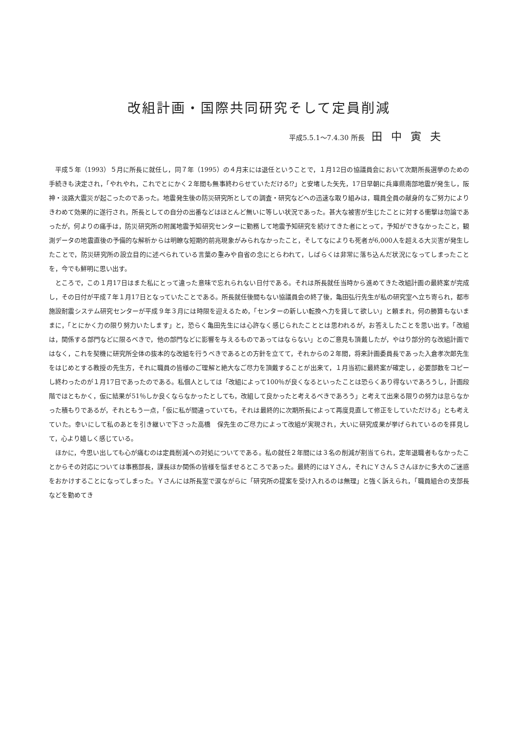改組計画・国際共同研究そして定員削減
平成5.5.1〜7.4.30 所長 田中寅夫
平成５年（1993）５月に所長に就任し，同７年（1995）の４月末には退任ということで，１月12日の協議員会において次期所長選挙のための手続きも決定され，「やれやれ，これでとにかく２年間も無事終わらせていただける⁉」と安堵した矢先，17日早朝に兵庫県南部地震が発生し，阪神・淡路大震災が起こったのであった。地震発生後の防災研究所としての調査・研究などへの迅速な取り組みは，職員全員の献身的なご努力によりきわめて効果的に遂行され，所長としての自分の出番などはほとんど無いに等しい状況であった。甚大な被害が生じたことに対する衝撃は勿論であったが，何よりの痛手は，防災研究所の附属地震予知研究センターに勤務して地震予知研究を続けてきた者にとって，予知ができなかったこと，観測データの地震直後の予備的な解析からは明瞭な短期的前兆現象がみられなかったこと，そしてなによりも死者が6,000人を超える大災害が発生したことで，防災研究所の設立目的に述べられている言葉の重みや自省の念にとらわれて，しばらくは非常に落ち込んだ状況になってしまったことを，今でも鮮明に思い出す。
ところで，この１月17日はまた私にとって違った意味で忘れられない日付である。それは所長就任当時から進めてきた改組計画の最終案が完成し，その日付が平成７年１月17日となっていたことである。所長就任後間もない協議員会の終了後，亀田弘行先生が私の研究室へ立ち寄られ，都市施設耐震システム研究センターが平成９年３月には時限を迎えるため，「センターの新しい転換へ力を貸して欲しい」と頼まれ，何の勝算もないままに，「とにかく力の限り努力いたします」と，恐らく亀田先生には心許なく感じられたこととは思われるが，お答えしたことを思い出す。「改組は，関係する部門などに限るべきで，他の部門などに影響を与えるものであってはならない」とのご意見も頂戴したが，やはり部分的な改組計画ではなく，これを契機に研究所全体の抜本的な改組を行うべきであるとの方針を立てて，それからの２年間，将来計画委員長であった入倉孝次郎先生をはじめとする教授の先生方，それに職員の皆様のご理解と絶大なご尽力を頂戴することが出来て，１月当初に最終案が確定し，必要部数をコピーし終わったのが１月17日であったのである。私個人としては「改組によって100％が良くなるといったことは恐らくあり得ないであろうし，計画段階ではともかく，仮に結果が51％しか良くならなかったとしても，改組して良かったと考えるべきであろう」と考えて出来る限りの努力は怠らなかった積もりであるが，それともう一点，「仮に私が間違っていても，それは最終的に次期所長によって再度見直して修正をしていただける」とも考えていた。幸いにして私のあとを引き継いで下さった高橋　保先生のご尽力によって改組が実現され，大いに研究成果が挙げられているのを拝見して，心より嬉しく感じている。
ほかに，今思い出しても心が痛むのは定員削減への対処についてである。私の就任２年間には３名の削減が割当てられ，定年退職者もなかったことからその対応については事務部長，課長ほか関係の皆様を悩ませるところであった。最終的にはＹさん，それにＹさんＳさんほかに多大のご迷惑をおかけすることになってしまった。Ｙさんには所長室で涙ながらに「研究所の提案を受け入れるのは無理」と強く訴えられ，「職員組合の支部長などを勤めてき